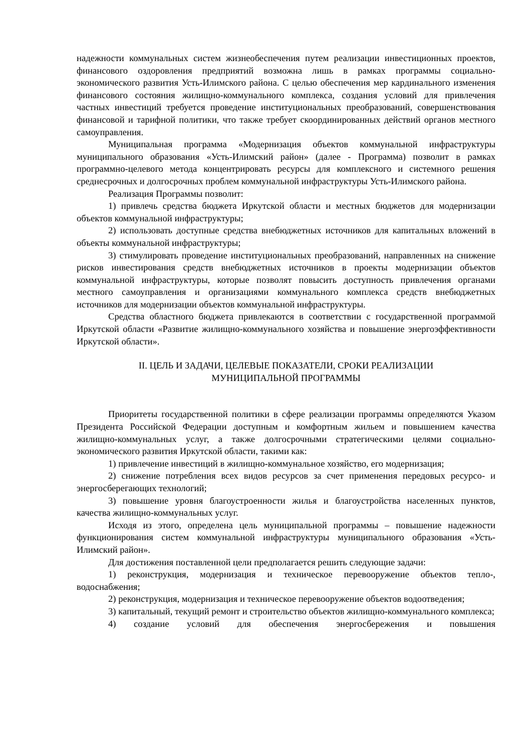надежности коммунальных систем жизнеобеспечения путем реализации инвестиционных проектов, финансового оздоровления предприятий возможна лишь в рамках программы социально-экономического развития Усть-Илимского района. С целью обеспечения мер кардинального изменения финансового состояния жилищно-коммунального комплекса, создания условий для привлечения частных инвестиций требуется проведение институциональных преобразований, совершенствования финансовой и тарифной политики, что также требует скоординированных действий органов местного самоуправления.
Муниципальная программа «Модернизация объектов коммунальной инфраструктуры муниципального образования «Усть-Илимский район» (далее - Программа) позволит в рамках программно-целевого метода концентрировать ресурсы для комплексного и системного решения среднесрочных и долгосрочных проблем коммунальной инфраструктуры Усть-Илимского района.
Реализация Программы позволит:
1) привлечь средства бюджета Иркутской области и местных бюджетов для модернизации объектов коммунальной инфраструктуры;
2) использовать доступные средства внебюджетных источников для капитальных вложений в объекты коммунальной инфраструктуры;
3) стимулировать проведение институциональных преобразований, направленных на снижение рисков инвестирования средств внебюджетных источников в проекты модернизации объектов коммунальной инфраструктуры, которые позволят повысить доступность привлечения органами местного самоуправления и организациями коммунального комплекса средств внебюджетных источников для модернизации объектов коммунальной инфраструктуры.
Средства областного бюджета привлекаются в соответствии с государственной программой Иркутской области «Развитие жилищно-коммунального хозяйства и повышение энергоэффективности Иркутской области».
II. ЦЕЛЬ И ЗАДАЧИ, ЦЕЛЕВЫЕ ПОКАЗАТЕЛИ, СРОКИ РЕАЛИЗАЦИИ
МУНИЦИПАЛЬНОЙ ПРОГРАММЫ
Приоритеты государственной политики в сфере реализации программы определяются Указом Президента Российской Федерации доступным и комфортным жильем и повышением качества жилищно-коммунальных услуг, а также долгосрочными стратегическими целями социально-экономического развития Иркутской области, такими как:
1) привлечение инвестиций в жилищно-коммунальное хозяйство, его модернизация;
2) снижение потребления всех видов ресурсов за счет применения передовых ресурсо- и энергосберегающих технологий;
3) повышение уровня благоустроенности жилья и благоустройства населенных пунктов, качества жилищно-коммунальных услуг.
Исходя из этого, определена цель муниципальной программы – повышение надежности функционирования систем коммунальной инфраструктуры муниципального образования «Усть-Илимский район».
Для достижения поставленной цели предполагается решить следующие задачи:
1) реконструкция, модернизация и техническое перевооружение объектов тепло-, водоснабжения;
2) реконструкция, модернизация и техническое перевооружение объектов водоотведения;
3) капитальный, текущий ремонт и строительство объектов жилищно-коммунального комплекса;
4) создание условий для обеспечения энергосбережения и повышения